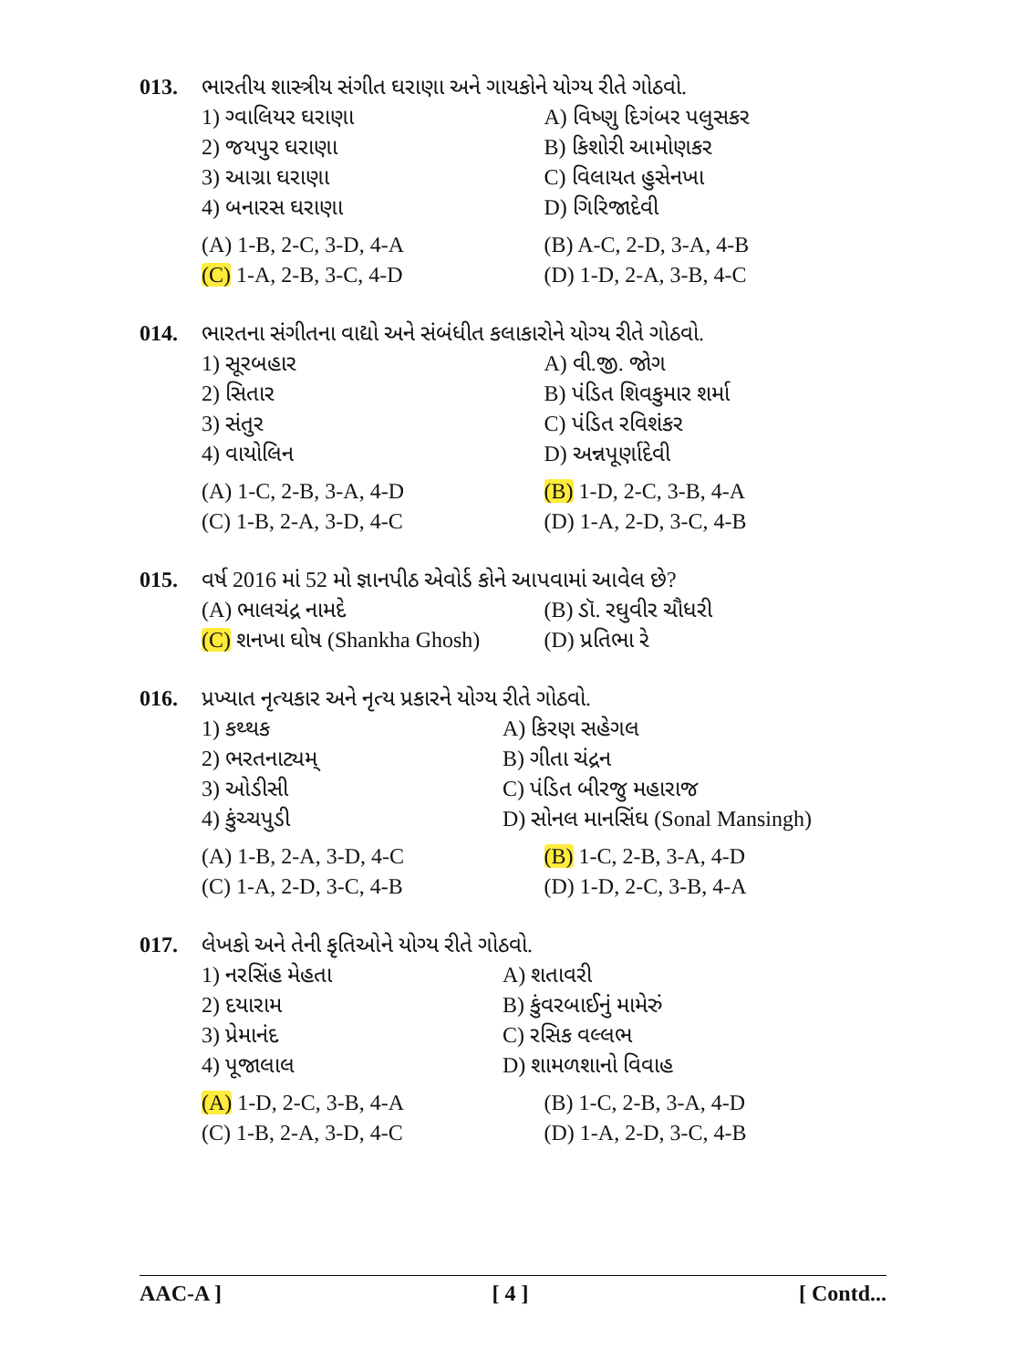013. ભારતીય શાસ્ત્રીય સંગીત ઘરાણા અને ગાયકોને યોગ્ય રીતે ગોઠવો.
1) ગ્વાલિયર ઘરાણા A) વિષ્ણુ દિગંબર પલુસકર
2) જયપુર ઘરાણા B) કિશોરી આમોણકર
3) આગ્રા ઘરાણા C) વિલાયત હુસેનખા
4) બનારસ ઘરાણા D) ગિરિજાદેવી
(A) 1-B, 2-C, 3-D, 4-A (B) A-C, 2-D, 3-A, 4-B
(C) 1-A, 2-B, 3-C, 4-D (D) 1-D, 2-A, 3-B, 4-C
014. ભારતના સંગીતના વાદ્યો અને સંબંધીત કલાકારોને યોગ્ય રીતે ગોઠવો.
1) સૂરબહાર A) વી.જી. જોગ
2) સિતાર B) પંડિત શિવકુમાર શર્મા
3) સંતુર C) પંડિત રવિશંકર
4) વાયોલિન D) અન્નપૂર્ણાદેવી
(A) 1-C, 2-B, 3-A, 4-D (B) 1-D, 2-C, 3-B, 4-A
(C) 1-B, 2-A, 3-D, 4-C (D) 1-A, 2-D, 3-C, 4-B
015. વર્ષ 2016 માં 52 મો જ્ઞાનપીઠ એવોર્ડ કોને આપવામાં આવેલ છે?
(A) ભાલચંદ્ર નામદે (B) ડૉ. રઘુવીર ચૌધરી
(C) શનખા ઘોષ (Shankha Ghosh)
(D) પ્રતિભા રે
016. પ્રખ્યાત નૃત્યકાર અને નૃત્ય પ્રકારને યોગ્ય રીતે ગોઠવો.
1) કથ્થક A) કિરણ સહેગલ
2) ભરતનાટ્યમ્ B) ગીતા ચંદ્રન
3) ઓડીસી C) પંડિત બીરજુ મહારાજ
4) કુંચ્ચપુડી D) સોનલ માનસિંઘ (Sonal Mansingh)
(A) 1-B, 2-A, 3-D, 4-C (B) 1-C, 2-B, 3-A, 4-D
(C) 1-A, 2-D, 3-C, 4-B (D) 1-D, 2-C, 3-B, 4-A
017. લેખકો અને તેની કૃતિઓને યોગ્ય રીતે ગોઠવો.
1) નરસિંહ મેહતા A) શતાવરી
2) દયારામ B) કુંવરબાઈનું મામેરું
3) પ્રેમાનંદ C) રસિક વલ્લભ
4) પૂજાલાલ D) શામળશાનો વિવાહ
(A) 1-D, 2-C, 3-B, 4-A (B) 1-C, 2-B, 3-A, 4-D
(C) 1-B, 2-A, 3-D, 4-C (D) 1-A, 2-D, 3-C, 4-B
AAC-A ] [ 4 ] [ Contd...